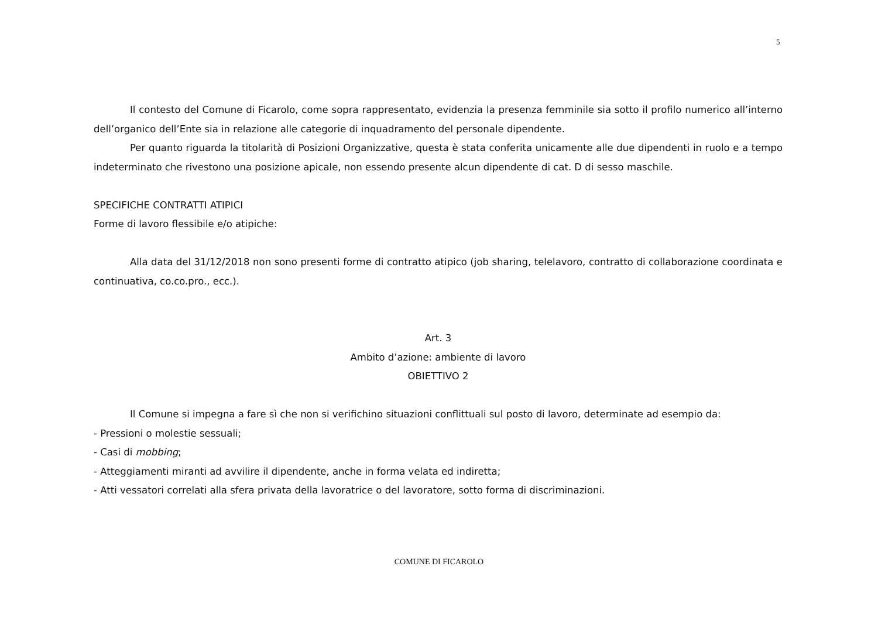5
Il contesto del Comune di Ficarolo, come sopra rappresentato, evidenzia la presenza femminile sia sotto il profilo numerico all’interno dell’organico dell’Ente sia in relazione alle categorie di inquadramento del personale dipendente.
Per quanto riguarda la titolarità di Posizioni Organizzative, questa è stata conferita unicamente alle due dipendenti in ruolo e a tempo indeterminato che rivestono una posizione apicale, non essendo presente alcun dipendente di cat. D di sesso maschile.
SPECIFICHE CONTRATTI ATIPICI
Forme di lavoro flessibile e/o atipiche:
Alla data del 31/12/2018 non sono presenti forme di contratto atipico (job sharing, telelavoro, contratto di collaborazione coordinata e continuativa, co.co.pro., ecc.).
Art. 3
Ambito d’azione: ambiente di lavoro
OBIETTIVO 2
Il Comune si impegna a fare sì che non si verifichino situazioni conflittuali sul posto di lavoro, determinate ad esempio da:
- Pressioni o molestie sessuali;
- Casi di mobbing;
- Atteggiamenti miranti ad avvilire il dipendente, anche in forma velata ed indiretta;
- Atti vessatori correlati alla sfera privata della lavoratrice o del lavoratore, sotto forma di discriminazioni.
COMUNE DI FICAROLO